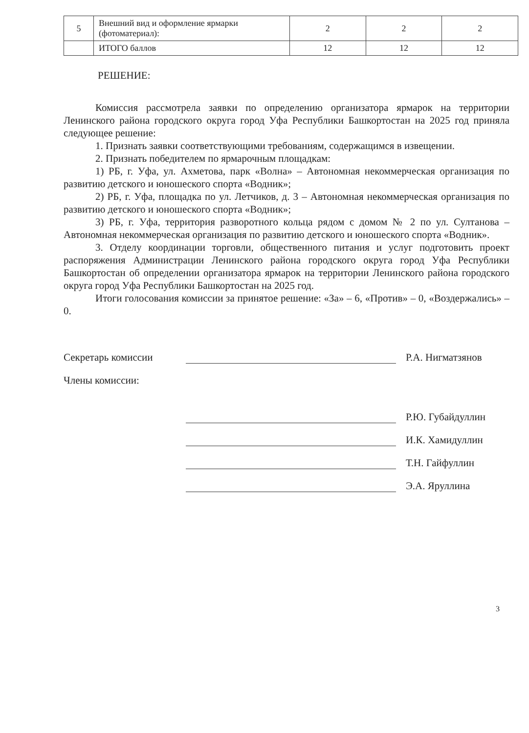| 5 | Внешний вид и оформление ярмарки (фотоматериал): | 2 | 2 | 2 |
| | ИТОГО баллов | 12 | 12 | 12 |
РЕШЕНИЕ:
Комиссия рассмотрела заявки по определению организатора ярмарок на территории Ленинского района городского округа город Уфа Республики Башкортостан на 2025 год приняла следующее решение:
1. Признать заявки соответствующими требованиям, содержащимся в извещении.
2. Признать победителем по ярмарочным площадкам:
1) РБ, г. Уфа, ул. Ахметова, парк «Волна» – Автономная некоммерческая организация по развитию детского и юношеского спорта «Водник»;
2) РБ, г. Уфа, площадка по ул. Летчиков, д. 3 – Автономная некоммерческая организация по развитию детского и юношеского спорта «Водник»;
3) РБ, г. Уфа, территория разворотного кольца рядом с домом № 2 по ул. Султанова – Автономная некоммерческая организация по развитию детского и юношеского спорта «Водник».
3. Отделу координации торговли, общественного питания и услуг подготовить проект распоряжения Администрации Ленинского района городского округа город Уфа Республики Башкортостан об определении организатора ярмарок на территории Ленинского района городского округа город Уфа Республики Башкортостан на 2025 год.
Итоги голосования комиссии за принятое решение: «За» – 6, «Против» – 0, «Воздержались» – 0.
Секретарь комиссии
Р.А. Нигматзянов
Члены комиссии:
Р.Ю. Губайдуллин
И.К. Хамидуллин
Т.Н. Гайфуллин
Э.А. Яруллина
3